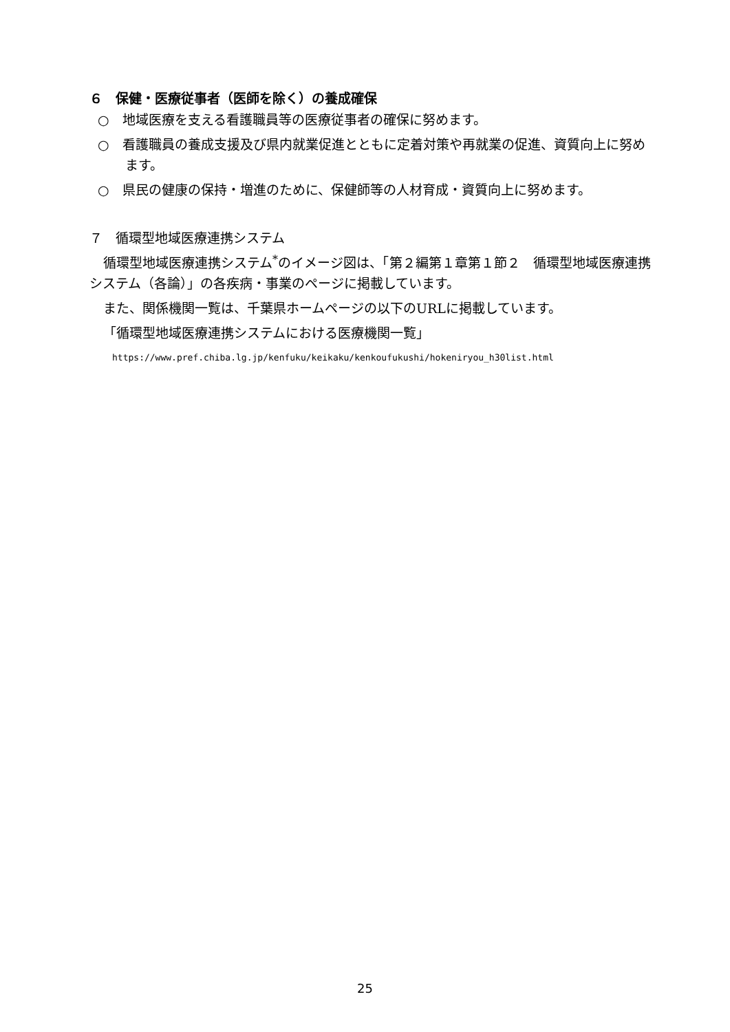６　保健・医療従事者（医師を除く）の養成確保
○　地域医療を支える看護職員等の医療従事者の確保に努めます。
○　看護職員の養成支援及び県内就業促進とともに定着対策や再就業の促進、資質向上に努めます。
○　県民の健康の保持・増進のために、保健師等の人材育成・資質向上に努めます。
７　循環型地域医療連携システム
循環型地域医療連携システム<sup>*</sup>のイメージ図は、「第２編第１章第１節２　循環型地域医療連携システム（各論）」の各疾病・事業のページに掲載しています。
また、関係機関一覧は、千葉県ホームページの以下のURLに掲載しています。
「循環型地域医療連携システムにおける医療機関一覧」
https://www.pref.chiba.lg.jp/kenfuku/keikaku/kenkoufukushi/hokeniryou_h30list.html
25